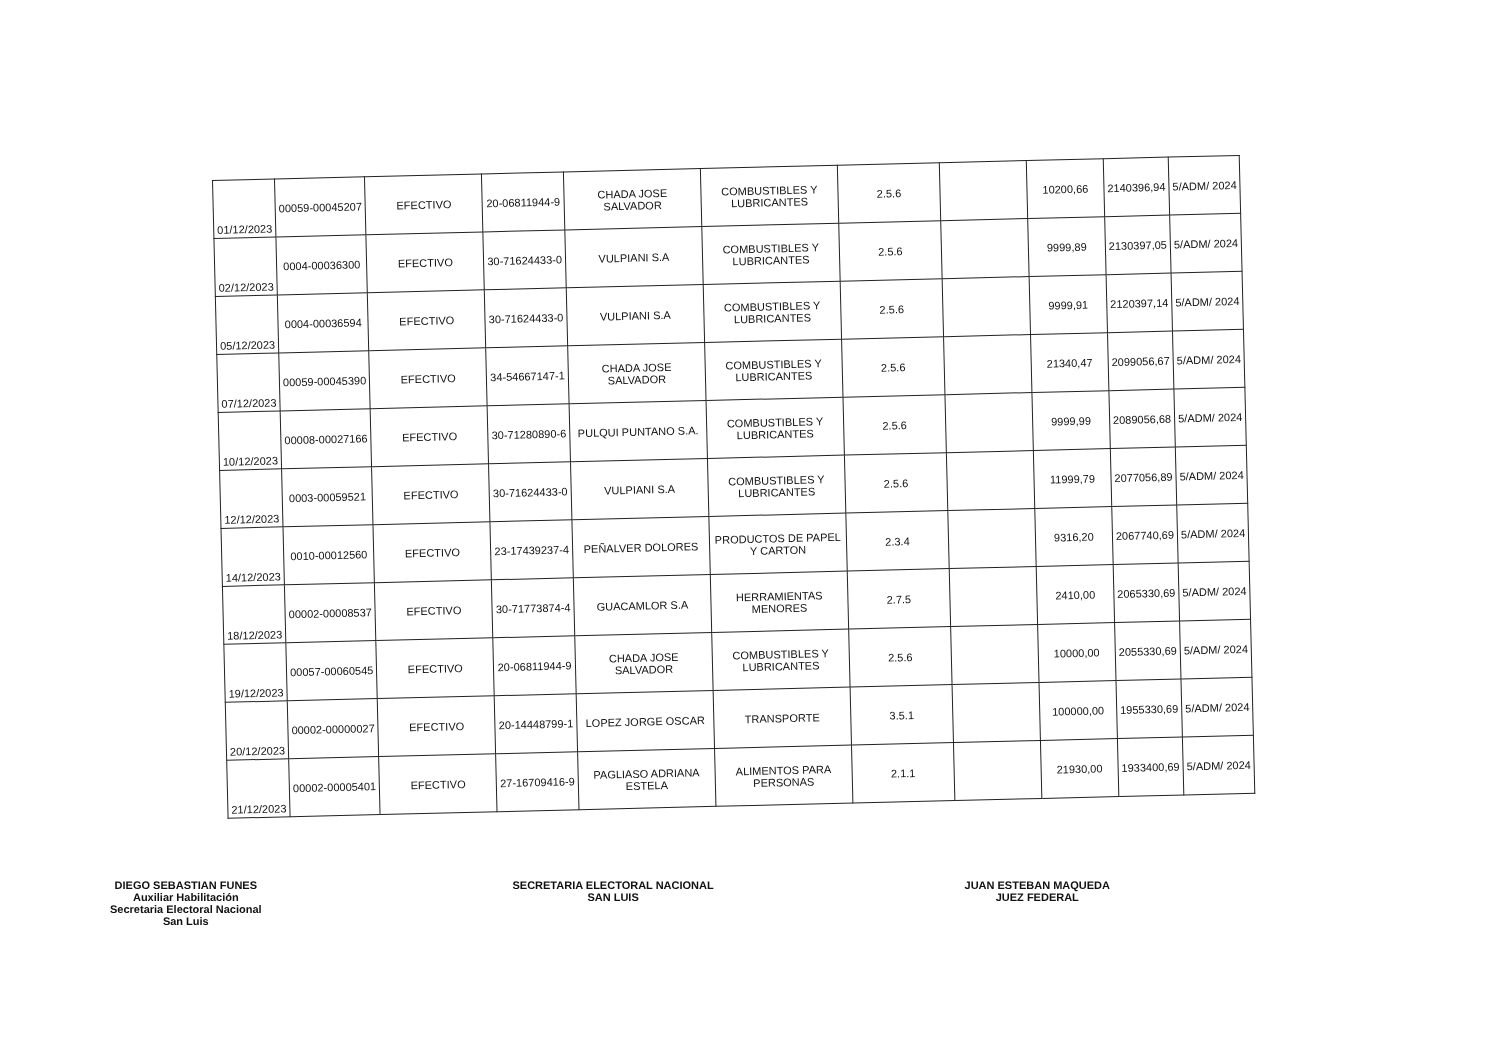| 01/12/2023 | 00059-00045207 | EFECTIVO | 20-06811944-9 | CHADA JOSE SALVADOR | COMBUSTIBLES Y LUBRICANTES | 2.5.6 | | 10200,66 | 2140396,94 | 5/ADM/ 2024 |
| 02/12/2023 | 0004-00036300 | EFECTIVO | 30-71624433-0 | VULPIANI S.A | COMBUSTIBLES Y LUBRICANTES | 2.5.6 | | 9999,89 | 2130397,05 | 5/ADM/ 2024 |
| 05/12/2023 | 0004-00036594 | EFECTIVO | 30-71624433-0 | VULPIANI S.A | COMBUSTIBLES Y LUBRICANTES | 2.5.6 | | 9999,91 | 2120397,14 | 5/ADM/ 2024 |
| 07/12/2023 | 00059-00045390 | EFECTIVO | 34-54667147-1 | CHADA JOSE SALVADOR | COMBUSTIBLES Y LUBRICANTES | 2.5.6 | | 21340,47 | 2099056,67 | 5/ADM/ 2024 |
| 10/12/2023 | 00008-00027166 | EFECTIVO | 30-71280890-6 | PULQUI PUNTANO S.A. | COMBUSTIBLES Y LUBRICANTES | 2.5.6 | | 9999,99 | 2089056,68 | 5/ADM/ 2024 |
| 12/12/2023 | 0003-00059521 | EFECTIVO | 30-71624433-0 | VULPIANI S.A | COMBUSTIBLES Y LUBRICANTES | 2.5.6 | | 11999,79 | 2077056,89 | 5/ADM/ 2024 |
| 14/12/2023 | 0010-00012560 | EFECTIVO | 23-17439237-4 | PEÑALVER DOLORES | PRODUCTOS DE PAPEL Y CARTON | 2.3.4 | | 9316,20 | 2067740,69 | 5/ADM/ 2024 |
| 18/12/2023 | 00002-00008537 | EFECTIVO | 30-71773874-4 | GUACAMLOR S.A | HERRAMIENTAS MENORES | 2.7.5 | | 2410,00 | 2065330,69 | 5/ADM/ 2024 |
| 19/12/2023 | 00057-00060545 | EFECTIVO | 20-06811944-9 | CHADA JOSE SALVADOR | COMBUSTIBLES Y LUBRICANTES | 2.5.6 | | 10000,00 | 2055330,69 | 5/ADM/ 2024 |
| 20/12/2023 | 00002-00000027 | EFECTIVO | 20-14448799-1 | LOPEZ JORGE OSCAR | TRANSPORTE | 3.5.1 | | 100000,00 | 1955330,69 | 5/ADM/ 2024 |
| 21/12/2023 | 00002-00005401 | EFECTIVO | 27-16709416-9 | PAGLIASO ADRIANA ESTELA | ALIMENTOS PARA PERSONAS | 2.1.1 | | 21930,00 | 1933400,69 | 5/ADM/ 2024 |
DIEGO SEBASTIAN FUNES
Auxiliar Habilitación
Secretaria Electoral Nacional
San Luis
SECRETARIA ELECTORAL NACIONAL
SAN LUIS
JUAN ESTEBAN MAQUEDA
JUEZ FEDERAL